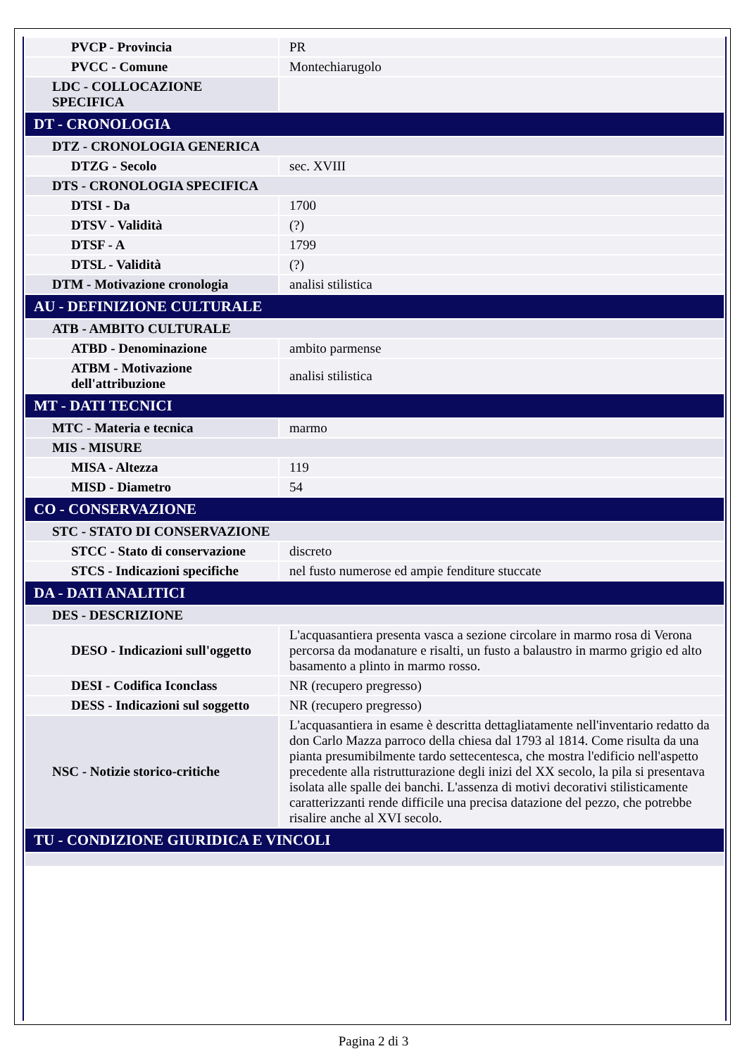| PVCP - Provincia | PR |
| PVCC - Comune | Montechiarugolo |
| LDC - COLLOCAZIONE SPECIFICA | |
| DT - CRONOLOGIA | |
| DTZ - CRONOLOGIA GENERICA | |
| DTZG - Secolo | sec. XVIII |
| DTS - CRONOLOGIA SPECIFICA | |
| DTSI - Da | 1700 |
| DTSV - Validità | (?) |
| DTSF - A | 1799 |
| DTSL - Validità | (?) |
| DTM - Motivazione cronologia | analisi stilistica |
| AU - DEFINIZIONE CULTURALE | |
| ATB - AMBITO CULTURALE | |
| ATBD - Denominazione | ambito parmense |
| ATBM - Motivazione dell'attribuzione | analisi stilistica |
| MT - DATI TECNICI | |
| MTC - Materia e tecnica | marmo |
| MIS - MISURE | |
| MISA - Altezza | 119 |
| MISD - Diametro | 54 |
| CO - CONSERVAZIONE | |
| STC - STATO DI CONSERVAZIONE | |
| STCC - Stato di conservazione | discreto |
| STCS - Indicazioni specifiche | nel fusto numerose ed ampie fenditure stuccate |
| DA - DATI ANALITICI | |
| DES - DESCRIZIONE | |
| DESO - Indicazioni sull'oggetto | L'acquasantiera presenta vasca a sezione circolare in marmo rosa di Verona percorsa da modanature e risalti, un fusto a balaustro in marmo grigio ed alto basamento a plinto in marmo rosso. |
| DESI - Codifica Iconclass | NR (recupero pregresso) |
| DESS - Indicazioni sul soggetto | NR (recupero pregresso) |
| NSC - Notizie storico-critiche | L'acquasantiera in esame è descritta dettagliatamente nell'inventario redatto da don Carlo Mazza parroco della chiesa dal 1793 al 1814. Come risulta da una pianta presumibilmente tardo settecentesca, che mostra l'edificio nell'aspetto precedente alla ristrutturazione degli inizi del XX secolo, la pila si presentava isolata alle spalle dei banchi. L'assenza di motivi decorativi stilisticamente caratterizzanti rende difficile una precisa datazione del pezzo, che potrebbe risalire anche al XVI secolo. |
| TU - CONDIZIONE GIURIDICA E VINCOLI | |
Pagina 2 di 3